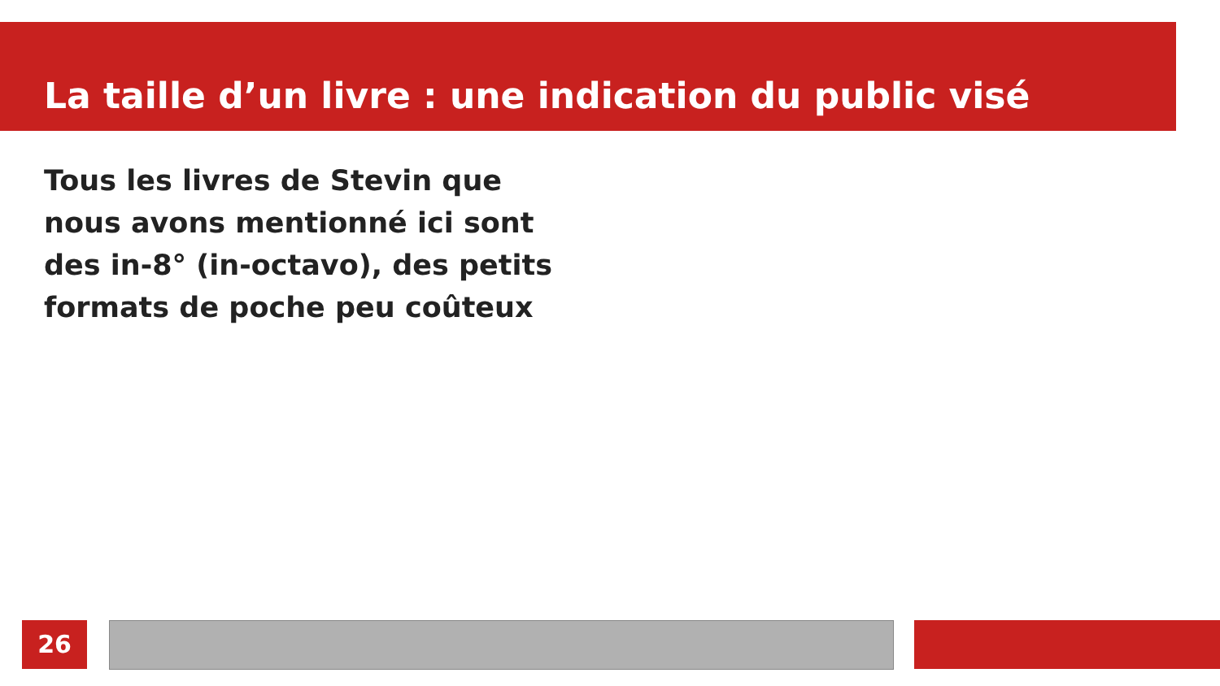La taille d’un livre : une indication du public visé
Tous les livres de Stevin que nous avons mentionné ici sont des in-8° (in-octavo), des petits formats de poche peu coûteux
26